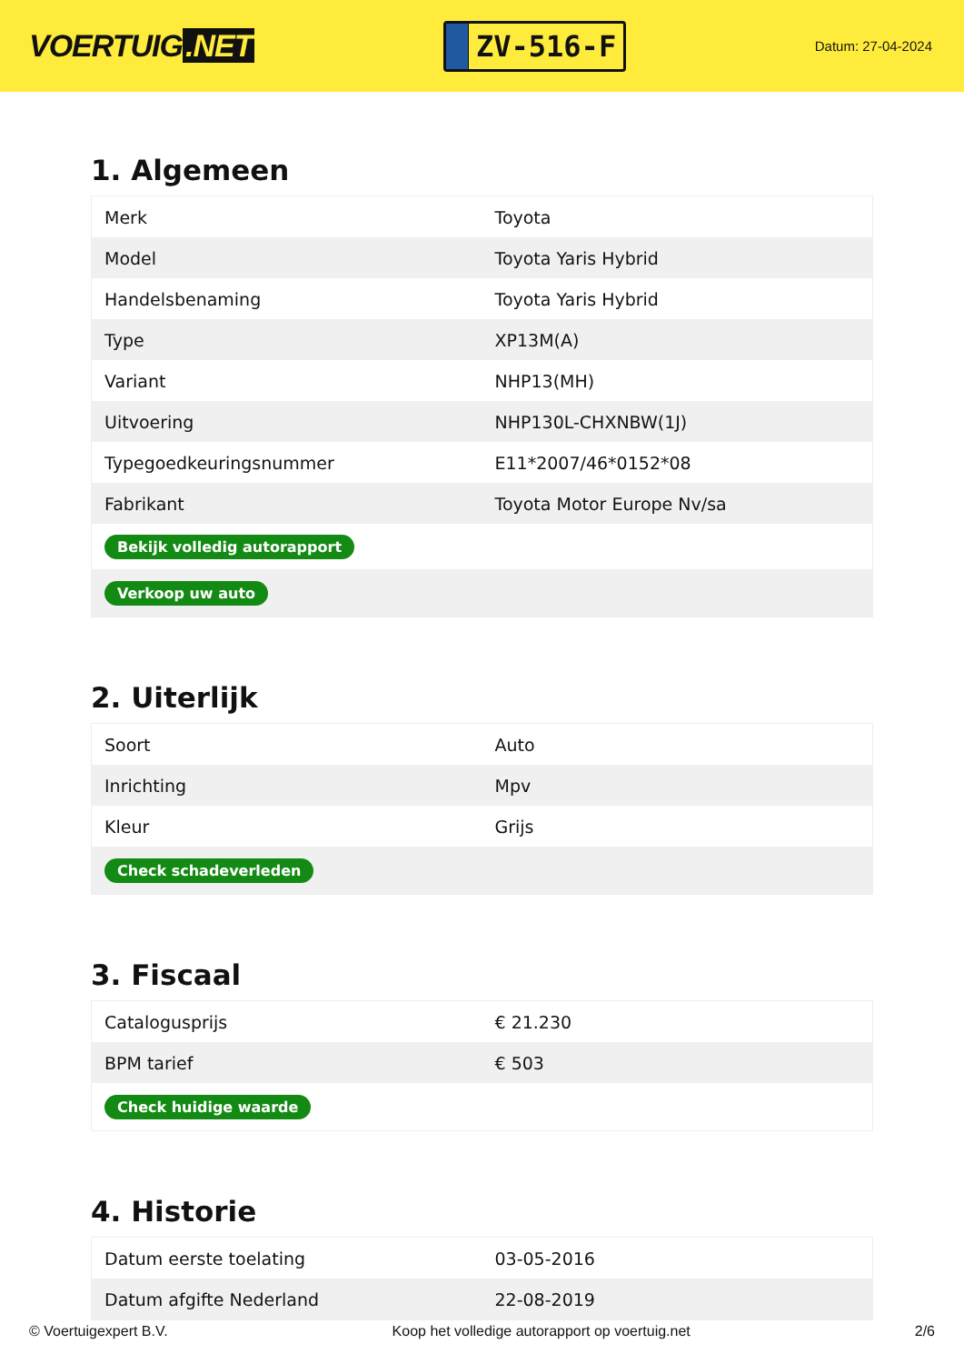VOERTUIG.NET
ZV-516-F
Datum: 27-04-2024
1. Algemeen
| Merk | Toyota |
| Model | Toyota Yaris Hybrid |
| Handelsbenaming | Toyota Yaris Hybrid |
| Type | XP13M(A) |
| Variant | NHP13(MH) |
| Uitvoering | NHP130L-CHXNBW(1J) |
| Typegoedkeuringsnummer | E11*2007/46*0152*08 |
| Fabrikant | Toyota Motor Europe Nv/sa |
| Bekijk volledig autorapport | |
| Verkoop uw auto | |
2. Uiterlijk
| Soort | Auto |
| Inrichting | Mpv |
| Kleur | Grijs |
| Check schadeverleden | |
3. Fiscaal
| Catalogusprijs | € 21.230 |
| BPM tarief | € 503 |
| Check huidige waarde | |
4. Historie
| Datum eerste toelating | 03-05-2016 |
| Datum afgifte Nederland | 22-08-2019 |
© Voertuigexpert B.V. Koop het volledige autorapport op voertuig.net 2/6